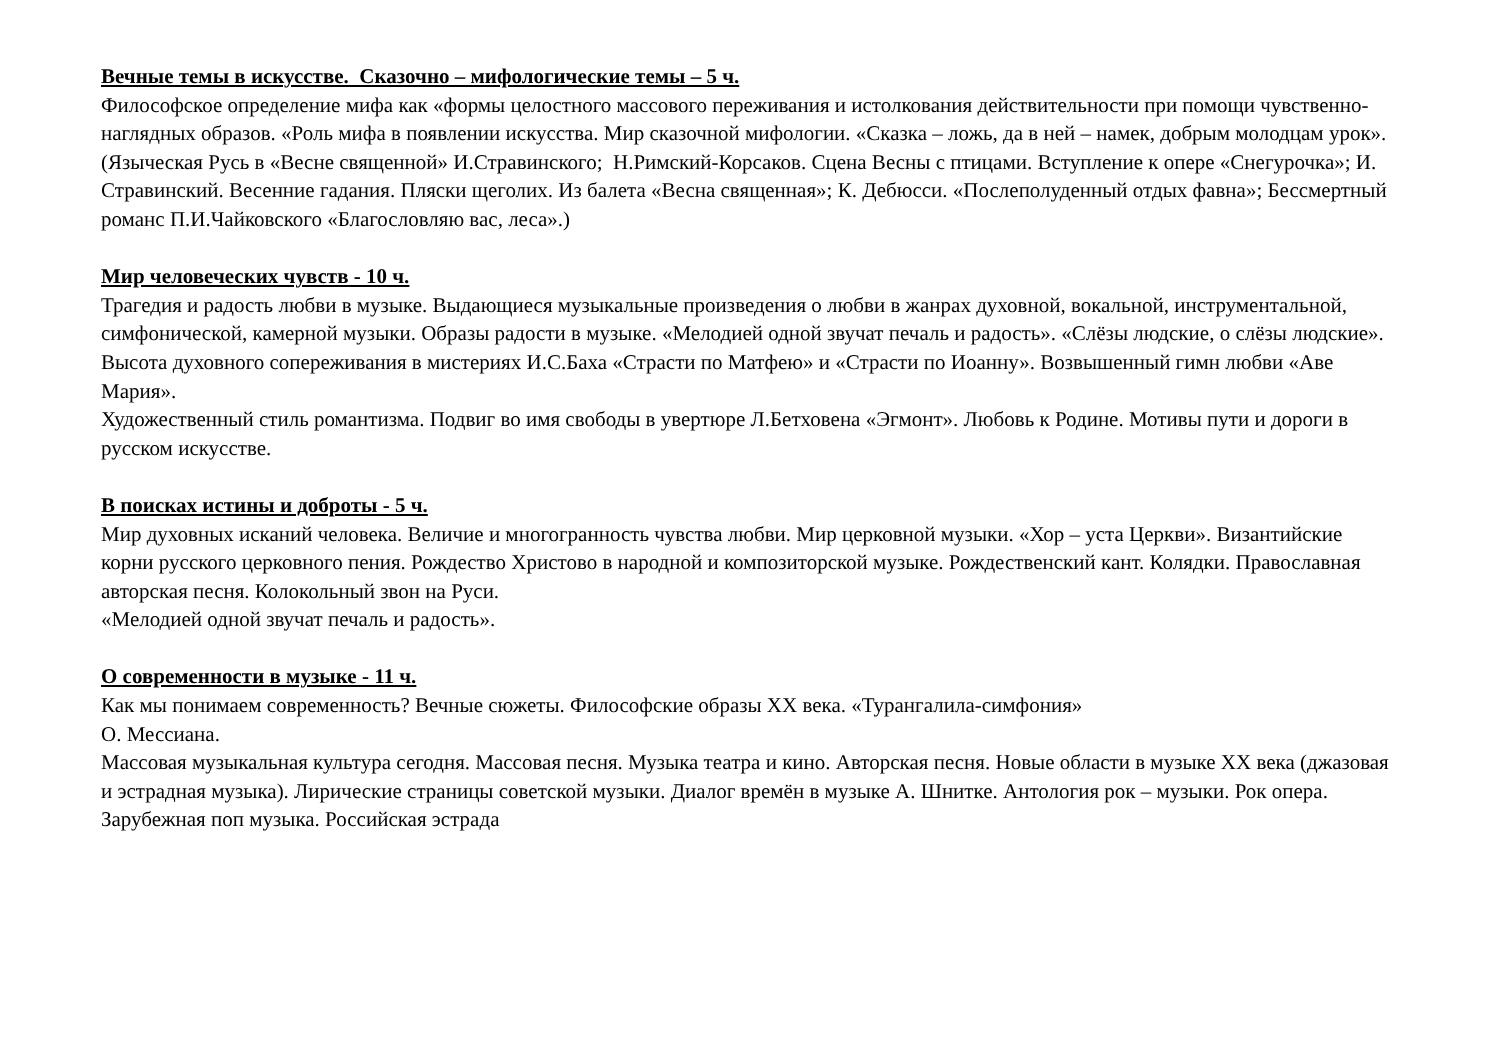Вечные темы в искусстве. Сказочно – мифологические темы – 5 ч.
Философское определение мифа как «формы целостного массового переживания и истолкования действительности при помощи чувственно-наглядных образов. «Роль мифа в появлении искусства. Мир сказочной мифологии. «Сказка – ложь, да в ней – намек, добрым молодцам урок». (Языческая Русь в «Весне священной» И.Стравинского; Н.Римский-Корсаков. Сцена Весны с птицами. Вступление к опере «Снегурочка»; И. Стравинский. Весенние гадания. Пляски щеголих. Из балета «Весна священная»; К. Дебюсси. «Послеполуденный отдых фавна»; Бессмертный романс П.И.Чайковского «Благословляю вас, леса».)
Мир человеческих чувств - 10 ч.
Трагедия и радость любви в музыке. Выдающиеся музыкальные произведения о любви в жанрах духовной, вокальной, инструментальной, симфонической, камерной музыки. Образы радости в музыке. «Мелодией одной звучат печаль и радость». «Слёзы людские, о слёзы людские».
Высота духовного сопереживания в мистериях И.С.Баха «Страсти по Матфею» и «Страсти по Иоанну». Возвышенный гимн любви «Аве Мария».
Художественный стиль романтизма. Подвиг во имя свободы в увертюре Л.Бетховена «Эгмонт». Любовь к Родине. Мотивы пути и дороги в русском искусстве.
В поисках истины и доброты - 5 ч.
Мир духовных исканий человека. Величие и многогранность чувства любви. Мир церковной музыки. «Хор – уста Церкви». Византийские корни русского церковного пения. Рождество Христово в народной и композиторской музыке. Рождественский кант. Колядки. Православная авторская песня. Колокольный звон на Руси.
«Мелодией одной звучат печаль и радость».
О современности в музыке - 11 ч.
Как мы понимаем современность? Вечные сюжеты. Философские образы XX века. «Турангалила-симфония»
О. Мессиана.
Массовая музыкальная культура сегодня. Массовая песня. Музыка театра и кино. Авторская песня. Новые области в музыке XX века (джазовая и эстрадная музыка). Лирические страницы советской музыки. Диалог времён в музыке А. Шнитке. Антология рок – музыки. Рок опера. Зарубежная поп музыка. Российская эстрада